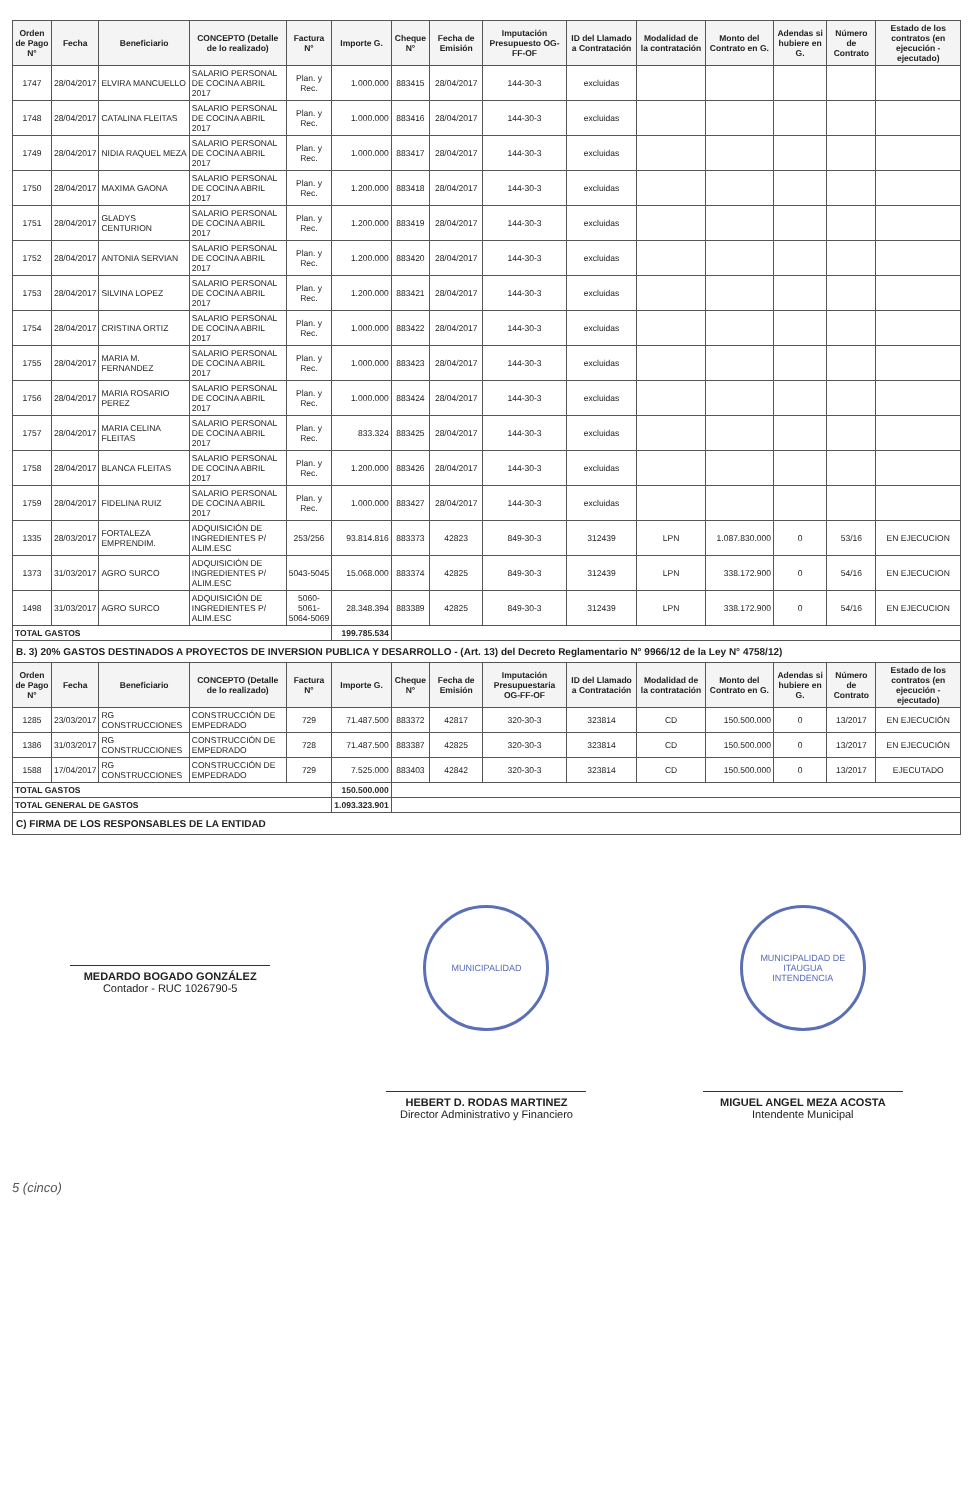| Orden de Pago N° | Fecha | Beneficiario | CONCEPTO (Detalle de lo realizado) | Factura N° | Importe G. | Cheque N° | Fecha de Emisión | Imputación Presupuesto OG-FF-OF | ID del Llamado a Contratación | Modalidad de la contratación | Monto del Contrato en G. | Adendas si hubiere en G. | Número de Contrato | Estado de los contratos (en ejecución - ejecutado) |
| --- | --- | --- | --- | --- | --- | --- | --- | --- | --- | --- | --- | --- | --- | --- |
| 1747 | 28/04/2017 | ELVIRA MANCUELLO | SALARIO PERSONAL DE COCINA ABRIL 2017 | Plan. y Rec. | 1.000.000 | 883415 | 28/04/2017 | 144-30-3 | excluidas | | | | | |
| 1748 | 28/04/2017 | CATALINA FLEITAS | SALARIO PERSONAL DE COCINA ABRIL 2017 | Plan. y Rec. | 1.000.000 | 883416 | 28/04/2017 | 144-30-3 | excluidas | | | | | |
| 1749 | 28/04/2017 | NIDIA RAQUEL MEZA | SALARIO PERSONAL DE COCINA ABRIL 2017 | Plan. y Rec. | 1.000.000 | 883417 | 28/04/2017 | 144-30-3 | excluidas | | | | | |
| 1750 | 28/04/2017 | MAXIMA GAONA | SALARIO PERSONAL DE COCINA ABRIL 2017 | Plan. y Rec. | 1.200.000 | 883418 | 28/04/2017 | 144-30-3 | excluidas | | | | | |
| 1751 | 28/04/2017 | GLADYS CENTURION | SALARIO PERSONAL DE COCINA ABRIL 2017 | Plan. y Rec. | 1.200.000 | 883419 | 28/04/2017 | 144-30-3 | excluidas | | | | | |
| 1752 | 28/04/2017 | ANTONIA SERVIAN | SALARIO PERSONAL DE COCINA ABRIL 2017 | Plan. y Rec. | 1.200.000 | 883420 | 28/04/2017 | 144-30-3 | excluidas | | | | | |
| 1753 | 28/04/2017 | SILVINA LOPEZ | SALARIO PERSONAL DE COCINA ABRIL 2017 | Plan. y Rec. | 1.200.000 | 883421 | 28/04/2017 | 144-30-3 | excluidas | | | | | |
| 1754 | 28/04/2017 | CRISTINA ORTIZ | SALARIO PERSONAL DE COCINA ABRIL 2017 | Plan. y Rec. | 1.000.000 | 883422 | 28/04/2017 | 144-30-3 | excluidas | | | | | |
| 1755 | 28/04/2017 | MARIA M. FERNANDEZ | SALARIO PERSONAL DE COCINA ABRIL 2017 | Plan. y Rec. | 1.000.000 | 883423 | 28/04/2017 | 144-30-3 | excluidas | | | | | |
| 1756 | 28/04/2017 | MARIA ROSARIO PEREZ | SALARIO PERSONAL DE COCINA ABRIL 2017 | Plan. y Rec. | 1.000.000 | 883424 | 28/04/2017 | 144-30-3 | excluidas | | | | | |
| 1757 | 28/04/2017 | MARIA CELINA FLEITAS | SALARIO PERSONAL DE COCINA ABRIL 2017 | Plan. y Rec. | 833.324 | 883425 | 28/04/2017 | 144-30-3 | excluidas | | | | | |
| 1758 | 28/04/2017 | BLANCA FLEITAS | SALARIO PERSONAL DE COCINA ABRIL 2017 | Plan. y Rec. | 1.200.000 | 883426 | 28/04/2017 | 144-30-3 | excluidas | | | | | |
| 1759 | 28/04/2017 | FIDELINA RUIZ | SALARIO PERSONAL DE COCINA ABRIL 2017 | Plan. y Rec. | 1.000.000 | 883427 | 28/04/2017 | 144-30-3 | excluidas | | | | | |
| 1335 | 28/03/2017 | FORTALEZA EMPRENDIM. | ADQUISICIÓN DE INGREDIENTES P/ ALIM.ESC | 253/256 | 93.814.816 | 883373 | 42823 | 849-30-3 | 312439 | LPN | 1.087.830.000 | 0 | 53/16 | EN EJECUCION |
| 1373 | 31/03/2017 | AGRO SURCO | ADQUISICIÓN DE INGREDIENTES P/ ALIM.ESC | 5043-5045 | 15.068.000 | 883374 | 42825 | 849-30-3 | 312439 | LPN | 338.172.900 | 0 | 54/16 | EN EJECUCION |
| 1498 | 31/03/2017 | AGRO SURCO | ADQUISICIÓN DE INGREDIENTES P/ ALIM.ESC | 5060-5061-5064-5069 | 28.348.394 | 883389 | 42825 | 849-30-3 | 312439 | LPN | 338.172.900 | 0 | 54/16 | EN EJECUCION |
| TOTAL GASTOS | | | | | 199.785.534 | | | | | | | | | |
| B. 3) 20% GASTOS DESTINADOS A PROYECTOS DE INVERSION PUBLICA Y DESARROLLO - (Art. 13) del Decreto Reglamentario N° 9966/12 de la Ley N° 4758/12) | | | | | | | | | | | | | | |
| Orden de Pago N° | Fecha | Beneficiario | CONCEPTO (Detalle de lo realizado) | Factura N° | Importe G. | Cheque N° | Fecha de Emisión | Imputación Presupuestaria OG-FF-OF | ID del Llamado a Contratación | Modalidad de la contratación | Monto del Contrato en G. | Adendas si hubiere en G. | Número de Contrato | Estado de los contratos (en ejecución - ejecutado) |
| 1285 | 23/03/2017 | RG CONSTRUCCIONES | CONSTRUCCIÓN DE EMPEDRADO | 729 | 71.487.500 | 883372 | 42817 | 320-30-3 | 323814 | CD | 150.500.000 | 0 | 13/2017 | EN EJECUCIÓN |
| 1386 | 31/03/2017 | RG CONSTRUCCIONES | CONSTRUCCIÓN DE EMPEDRADO | 728 | 71.487.500 | 883387 | 42825 | 320-30-3 | 323814 | CD | 150.500.000 | 0 | 13/2017 | EN EJECUCIÓN |
| 1588 | 17/04/2017 | RG CONSTRUCCIONES | CONSTRUCCIÓN DE EMPEDRADO | 729 | 7.525.000 | 883403 | 42842 | 320-30-3 | 323814 | CD | 150.500.000 | 0 | 13/2017 | EJECUTADO |
| TOTAL GASTOS | | | | | 150.500.000 | | | | | | | | | |
| TOTAL GENERAL DE GASTOS | | | | | 1.093.323.901 | | | | | | | | | |
| C) FIRMA DE LOS RESPONSABLES DE LA ENTIDAD | | | | | | | | | | | | | | |
MEDARDO BOGADO GONZÁLEZ
Contador - RUC 1026790-5
MUNICIPALIDAD
HEBERT D. RODAS MARTINEZ
Director Administrativo y Financiero
MUNICIPALIDAD DE ITAUGUA
INTENDENCIA
MIGUEL ANGEL MEZA ACOSTA
Intendente Municipal
5 (cinco)